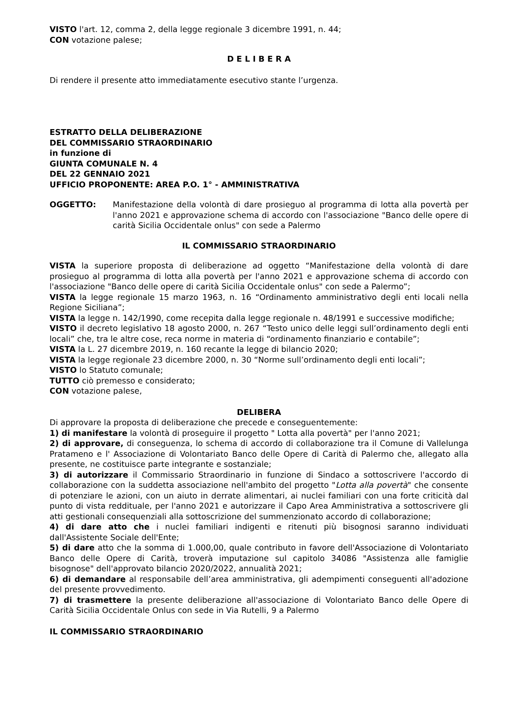VISTO l'art. 12, comma 2, della legge regionale 3 dicembre 1991, n. 44;
CON votazione palese;
D E L I B E R A
Di rendere il presente atto immediatamente esecutivo stante l’urgenza.
ESTRATTO DELLA DELIBERAZIONE
DEL COMMISSARIO STRAORDINARIO
in funzione di
GIUNTA COMUNALE N. 4
DEL 22 GENNAIO 2021
UFFICIO PROPONENTE: AREA P.O. 1° - AMMINISTRATIVA
OGGETTO: Manifestazione della volontà di dare prosieguo al programma di lotta alla povertà per l'anno 2021 e approvazione schema di accordo con l'associazione "Banco delle opere di carità Sicilia Occidentale onlus" con sede a Palermo
IL COMMISSARIO STRAORDINARIO
VISTA la superiore proposta di deliberazione ad oggetto “Manifestazione della volontà di dare prosieguo al programma di lotta alla povertà per l'anno 2021 e approvazione schema di accordo con l'associazione "Banco delle opere di carità Sicilia Occidentale onlus" con sede a Palermo”;
VISTA la legge regionale 15 marzo 1963, n. 16 “Ordinamento amministrativo degli enti locali nella Regione Siciliana”;
VISTA la legge n. 142/1990, come recepita dalla legge regionale n. 48/1991 e successive modifiche;
VISTO il decreto legislativo 18 agosto 2000, n. 267 “Testo unico delle leggi sull’ordinamento degli enti locali” che, tra le altre cose, reca norme in materia di “ordinamento finanziario e contabile”;
VISTA la L. 27 dicembre 2019, n. 160 recante la legge di bilancio 2020;
VISTA la legge regionale 23 dicembre 2000, n. 30 “Norme sull’ordinamento degli enti locali”;
VISTO lo Statuto comunale;
TUTTO ciò premesso e considerato;
CON votazione palese,
DELIBERA
Di approvare la proposta di deliberazione che precede e conseguentemente:
1) di manifestare la volontà di proseguire il progetto " Lotta alla povertà" per l'anno 2021;
2) di approvare, di conseguenza, lo schema di accordo di collaborazione tra il Comune di Vallelunga Pratameno e l' Associazione di Volontariato Banco delle Opere di Carità di Palermo che, allegato alla presente, ne costituisce parte integrante e sostanziale;
3) di autorizzare il Commissario Straordinario in funzione di Sindaco a sottoscrivere l'accordo di collaborazione con la suddetta associazione nell'ambito del progetto "Lotta alla povertà" che consente di potenziare le azioni, con un aiuto in derrate alimentari, ai nuclei familiari con una forte criticità dal punto di vista reddituale, per l'anno 2021 e autorizzare il Capo Area Amministrativa a sottoscrivere gli atti gestionali consequenziali alla sottoscrizione del summenzionato accordo di collaborazione;
4) di dare atto che i nuclei familiari indigenti e ritenuti più bisognosi saranno individuati dall'Assistente Sociale dell'Ente;
5) di dare atto che la somma di 1.000,00, quale contributo in favore dell'Associazione di Volontariato Banco delle Opere di Carità, troverà imputazione sul capitolo 34086 "Assistenza alle famiglie bisognose" dell'approvato bilancio 2020/2022, annualità 2021;
6) di demandare al responsabile dell’area amministrativa, gli adempimenti conseguenti all'adozione del presente provvedimento.
7) di trasmettere la presente deliberazione all'associazione di Volontariato Banco delle Opere di Carità Sicilia Occidentale Onlus con sede in Via Rutelli, 9 a Palermo
IL COMMISSARIO STRAORDINARIO